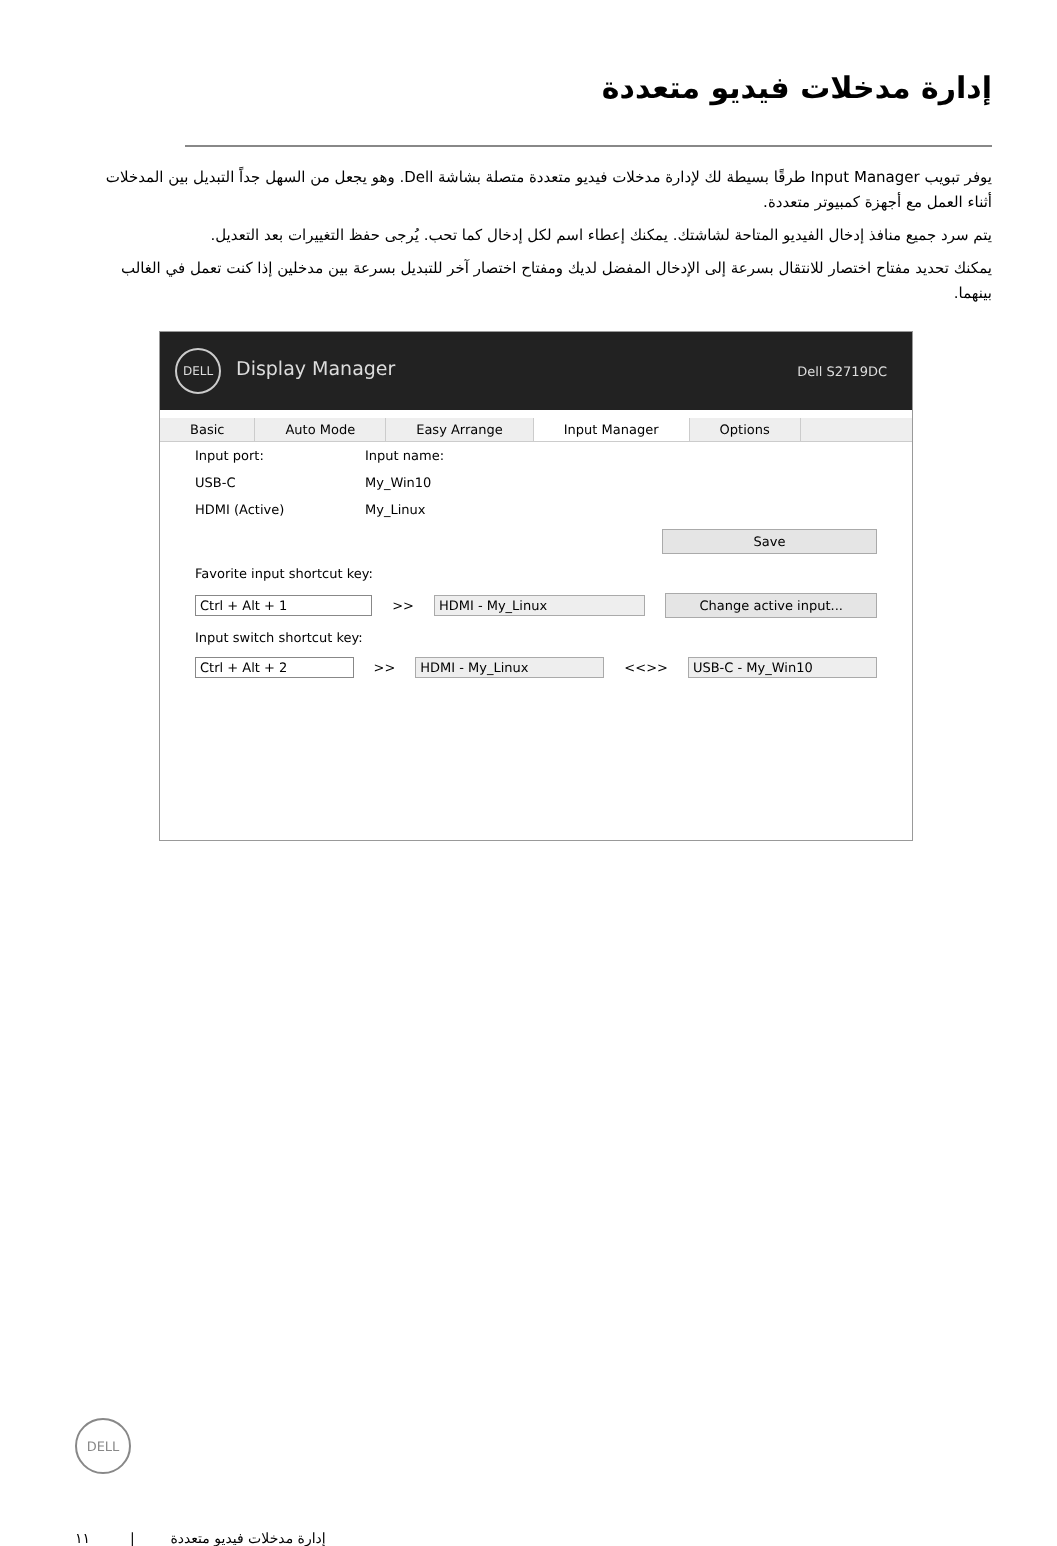إدارة مدخلات فيديو متعددة
يوفر تبويب Input Manager طرقًا بسيطة لك لإدارة مدخلات فيديو متعددة متصلة بشاشة Dell. وهو يجعل من السهل جداً التبديل بين المدخلات أثناء العمل مع أجهزة كمبيوتر متعددة.
يتم سرد جميع منافذ إدخال الفيديو المتاحة لشاشتك. يمكنك إعطاء اسم لكل إدخال كما تحب. يُرجى حفظ التغييرات بعد التعديل.
يمكنك تحديد مفتاح اختصار للانتقال بسرعة إلى الإدخال المفضل لديك ومفتاح اختصار آخر للتبديل بسرعة بين مدخلين إذا كنت تعمل في الغالب بينهما.
DELL Display Manager
Dell S2719DC
Basic Auto Mode Easy Arrange Input Manager Options
Input port: Input name:
USB-C My_Win10
HDMI (Active) My_Linux
Save
Favorite input shortcut key:
Ctrl + Alt + 1 >> HDMI - My_Linux Change active input...
Input switch shortcut key:
Ctrl + Alt + 2 >> HDMI - My_Linux <<>> USB-C - My_Win10
DELL
١١ | إدارة مدخلات فيديو متعددة